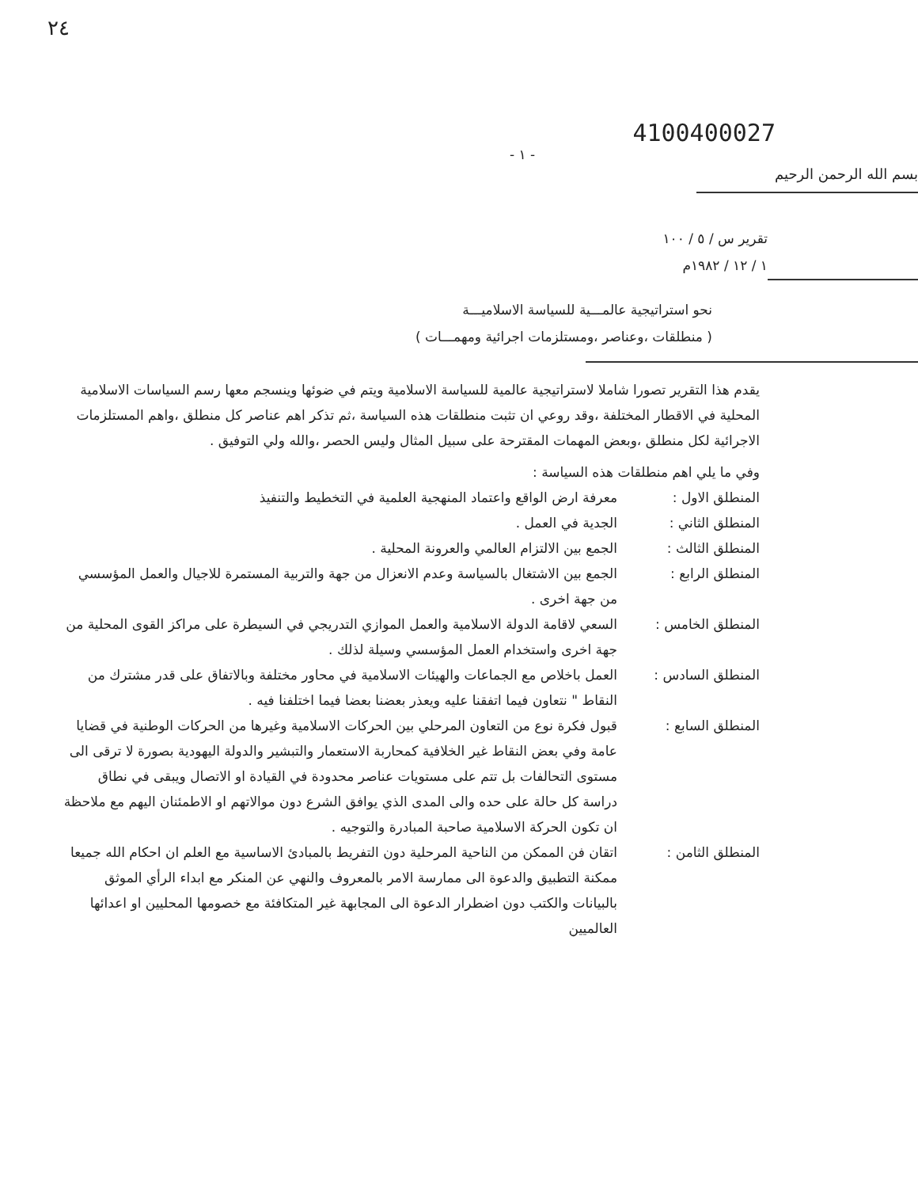٢٤
4100400027
- ١ -
بسم الله الرحمن الرحيم
تقرير س / ٥ / ١٠٠
١ / ١٢ / ١٩٨٢م
نحو استراتيجية عالمـــية للسياسة الاسلاميـــة
( منطلقات ،وعناصر ،ومستلزمات اجرائية ومهمـــات )
يقدم هذا التقرير تصورا شاملا لاستراتيجية عالمية للسياسة الاسلامية ويتم في ضوئها وينسجم معها رسم السياسات الاسلامية المحلية في الاقطار المختلفة ،وقد روعي ان تثبت منطلقات هذه السياسة ،ثم تذكر اهم عناصر كل منطلق ،واهم المستلزمات الاجرائية لكل منطلق ،وبعض المهمات المقترحة على سبيل المثال وليس الحصر ،والله ولي التوفيق .
وفي ما يلي اهم منطلقات هذه السياسة :
المنطلق الاول : معرفة ارض الواقع واعتماد المنهجية العلمية في التخطيط والتنفيذ
المنطلق الثاني : الجدية في العمل .
المنطلق الثالث : الجمع بين الالتزام العالمي والعرونة المحلية .
المنطلق الرابع : الجمع بين الاشتغال بالسياسة وعدم الانعزال من جهة والتربية المستمرة للاجيال والعمل المؤسسي من جهة اخرى .
المنطلق الخامس : السعي لاقامة الدولة الاسلامية والعمل الموازي التدريجي في السيطرة على مراكز القوى المحلية من جهة اخرى واستخدام العمل المؤسسي وسيلة لذلك .
المنطلق السادس : العمل باخلاص مع الجماعات والهيئات الاسلامية في محاور مختلفة وبالاتفاق على قدر مشترك من النقاط " نتعاون فيما اتفقنا عليه ويعذر بعضنا بعضا فيما اختلفنا فيه .
المنطلق السابع : قبول فكرة نوع من التعاون المرحلي بين الحركات الاسلامية وغيرها من الحركات الوطنية في قضايا عامة وفي بعض النقاط غير الخلافية كمحاربة الاستعمار والتبشير والدولة اليهودية بصورة لا ترقى الى مستوى التحالفات بل تتم على مستويات عناصر محدودة في القيادة او الاتصال ويبقى في نطاق دراسة كل حالة على حده والى المدى الذي يوافق الشرع دون موالاتهم او الاطمئنان اليهم مع ملاحظة ان تكون الحركة الاسلامية صاحبة المبادرة والتوجيه .
المنطلق الثامن : اتقان فن الممكن من الناحية المرحلية دون التفريط بالمبادئ الاساسية مع العلم ان احكام الله جميعا ممكنة التطبيق والدعوة الى ممارسة الامر بالمعروف والنهي عن المنكر مع ابداء الرأي الموثق بالبيانات والكتب دون اضطرار الدعوة الى المجابهة غير المتكافئة مع خصومها المحليين او اعدائها العالميين